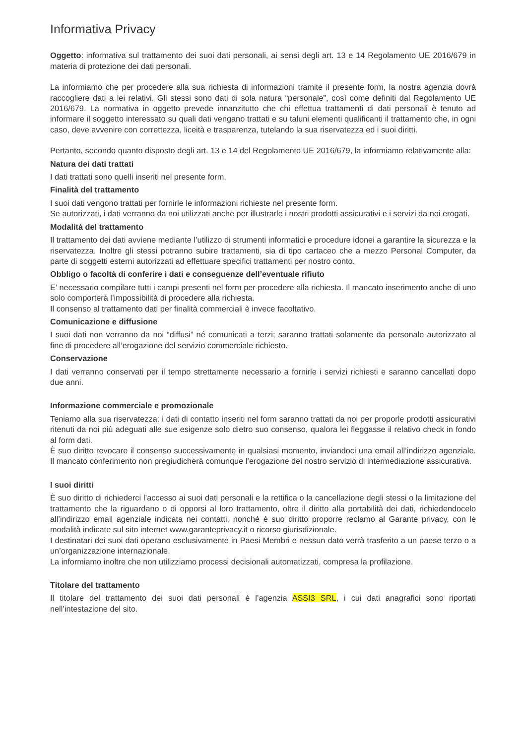Informativa Privacy
Oggetto: informativa sul trattamento dei suoi dati personali, ai sensi degli art. 13 e 14 Regolamento UE 2016/679 in materia di protezione dei dati personali.
La informiamo che per procedere alla sua richiesta di informazioni tramite il presente form, la nostra agenzia dovrà raccogliere dati a lei relativi. Gli stessi sono dati di sola natura “personale”, così come definiti dal Regolamento UE 2016/679. La normativa in oggetto prevede innanzitutto che chi effettua trattamenti di dati personali è tenuto ad informare il soggetto interessato su quali dati vengano trattati e su taluni elementi qualificanti il trattamento che, in ogni caso, deve avvenire con correttezza, liceità e trasparenza, tutelando la sua riservatezza ed i suoi diritti.
Pertanto, secondo quanto disposto degli art. 13 e 14 del Regolamento UE 2016/679, la informiamo relativamente alla:
Natura dei dati trattati
I dati trattati sono quelli inseriti nel presente form.
Finalità del trattamento
I suoi dati vengono trattati per fornirle le informazioni richieste nel presente form.
Se autorizzati, i dati verranno da noi utilizzati anche per illustrarle i nostri prodotti assicurativi e i servizi da noi erogati.
Modalità del trattamento
Il trattamento dei dati avviene mediante l’utilizzo di strumenti informatici e procedure idonei a garantire la sicurezza e la riservatezza. Inoltre gli stessi potranno subire trattamenti, sia di tipo cartaceo che a mezzo Personal Computer, da parte di soggetti esterni autorizzati ad effettuare specifici trattamenti per nostro conto.
Obbligo o facoltà di conferire i dati e conseguenze dell’eventuale rifiuto
E’ necessario compilare tutti i campi presenti nel form per procedere alla richiesta. Il mancato inserimento anche di uno solo comporterà l’impossibilità di procedere alla richiesta.
Il consenso al trattamento dati per finalità commerciali è invece facoltativo.
Comunicazione e diffusione
I suoi dati non verranno da noi “diffusi” né comunicati a terzi; saranno trattati solamente da personale autorizzato al fine di procedere all’erogazione del servizio commerciale richiesto.
Conservazione
I dati verranno conservati per il tempo strettamente necessario a fornirle i servizi richiesti e saranno cancellati dopo due anni.
Informazione commerciale e promozionale
Teniamo alla sua riservatezza: i dati di contatto inseriti nel form saranno trattati da noi per proporle prodotti assicurativi ritenuti da noi più adeguati alle sue esigenze solo dietro suo consenso, qualora lei fleggasse il relativo check in fondo al form dati.
È suo diritto revocare il consenso successivamente in qualsiasi momento, inviandoci una email all’indirizzo agenziale. Il mancato conferimento non pregiudicherà comunque l’erogazione del nostro servizio di intermediazione assicurativa.
I suoi diritti
È suo diritto di richiederci l’accesso ai suoi dati personali e la rettifica o la cancellazione degli stessi o la limitazione del trattamento che la riguardano o di opporsi al loro trattamento, oltre il diritto alla portabilità dei dati, richiedendocelo all’indirizzo email agenziale indicata nei contatti, nonché è suo diritto proporre reclamo al Garante privacy, con le modalità indicate sul sito internet www.garanteprivacy.it o ricorso giurisdizionale.
I destinatari dei suoi dati operano esclusivamente in Paesi Membri e nessun dato verrà trasferito a un paese terzo o a un’organizzazione internazionale.
La informiamo inoltre che non utilizziamo processi decisionali automatizzati, compresa la profilazione.
Titolare del trattamento
Il titolare del trattamento dei suoi dati personali è l’agenzia ASSI3 SRL, i cui dati anagrafici sono riportati nell’intestazione del sito.